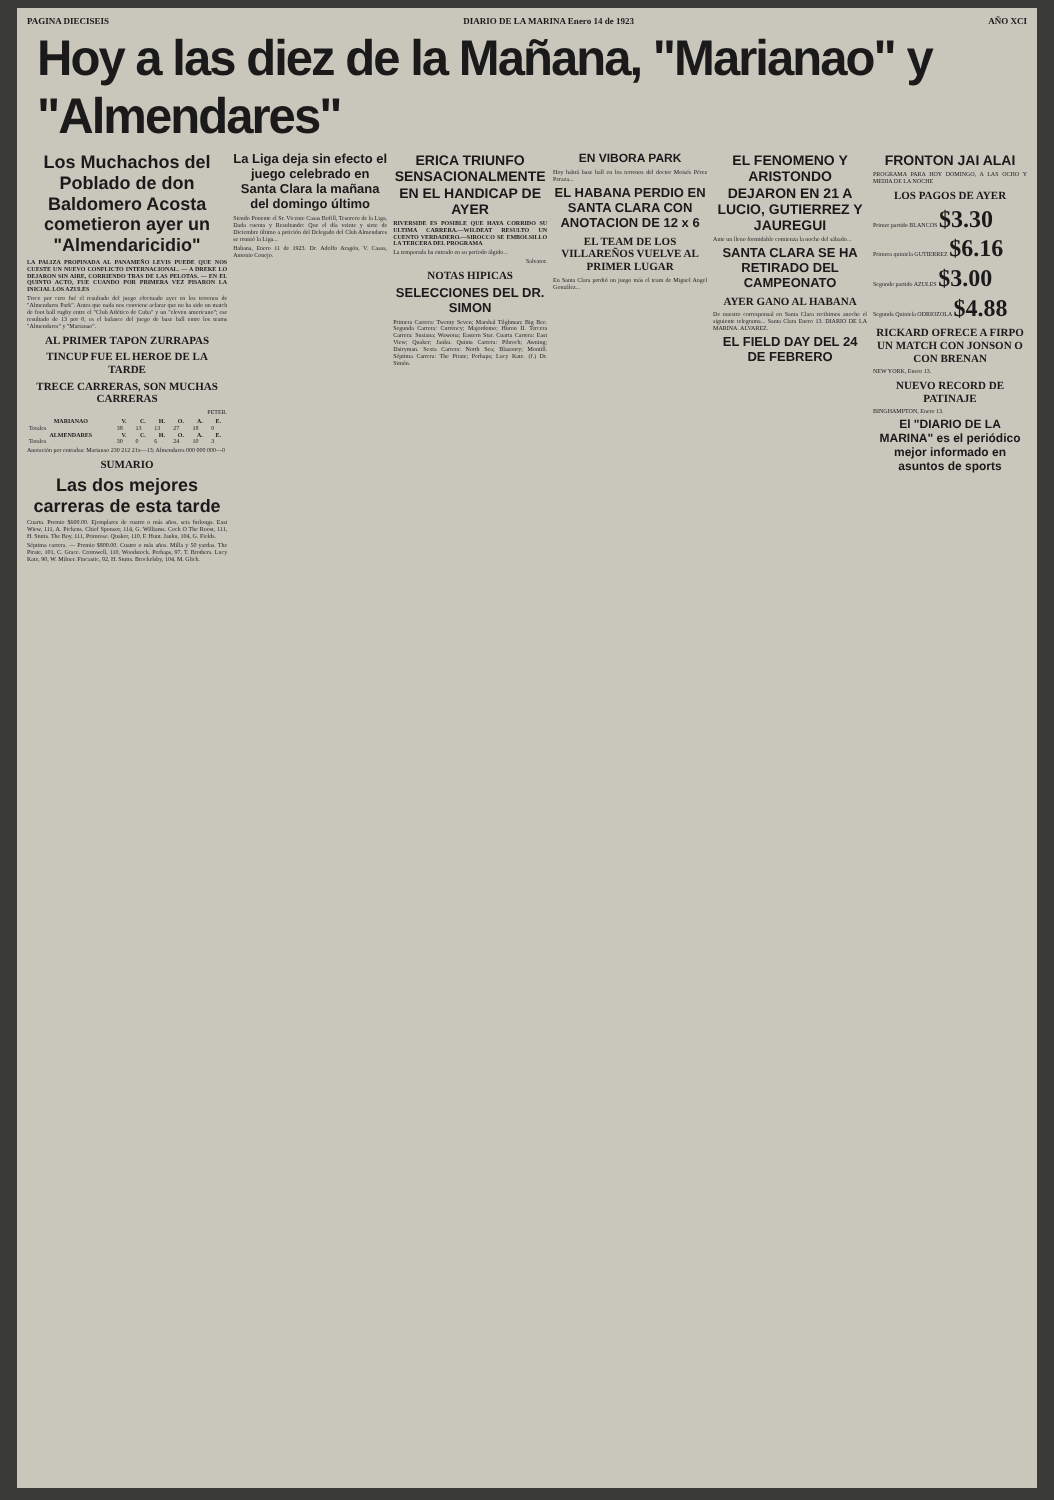PAGINA DIECISEIS DIARIO DE LA MARINA Enero 14 de 1923 AÑO XCI
Hoy a las diez de la Mañana, "Marianao" y "Almendares"
Los Muchachos del Poblado de don Baldomero Acosta cometieron ayer un "Almendaricidio"
LA PALIZA PROPINADA AL PANAMEÑO LEVIS PUEDE QUE NOS CUESTE UN NUEVO CONFLICTO INTERNACIONAL. — A DREKE LO DEJARON SIN AIRE, CORRIENDO TRAS DE LAS PELOTAS. — EN EL QUINTO ACTO, FUE CUANDO POR PRIMERA VEZ PISARON LA INICIAL LOS AZULES
Trece por cero fué el resultado del juego efectuado ayer en los terrenos de "Almendares Park". Antes que nada nos conviene aclarar que no ha sido un match de foot ball rugby entre el "Club Atlético de Cuba" y un "eleven americano"; ese resultado de 13 por 0, es el balance del juego de base ball entre los teams "Almendares" y "Marianao".
AL PRIMER TAPON ZURRAPAS
TINCUP FUE EL HEROE DE LA TARDE
TRECE CARRERAS, SON MUCHAS CARRERAS
PETER.
| MARIANAO | V. | C. | H. | O. | A. | E. |
| --- | --- | --- | --- | --- | --- | --- |
| Totales | 38 | 13 | 13 | 27 | 18 | 0 |
| ALMENDARES | V. | C. | H. | O. | A. | E. |
| Totales | 30 | 0 | 6 | 24 | 10 | 3 |
Anotación por entradas: Marianao 230 212 21x—13; Almendares 000 000 000—0
SUMARIO
Las dos mejores carreras de esta tarde
Cuarta. Premio $600.00. Ejemplares de cuatro o más años, seis furlongs. East Wiew, 111, A. Pickens. Chief Sponsor, 114, G. Williams. Cock O The Roost, 111, H. Stutts. The Boy, 111, Primrose. Quaker, 110, F. Hunt. Janku, 104, G. Fields.
Séptima carrera. — Premio $800.00. Cuatro o más años. Milla y 50 yardas. The Pirate, 101, C. Grace. Cromwell, 110, Woodstock. Perhaps, 97, T. Brothers. Lucy Kate, 90, W. Milner. Fincastic, 92, H. Stutts. Brockelsby, 104, M. Glick.
La Liga deja sin efecto el juego celebrado en Santa Clara la mañana del domingo último
Siendo Ponente el Sr. Vicente Casas Bofill, Tesorero de la Liga, Dada cuenta y Resultando: Que el día veinte y siete de Diciembre último a petición del Delegado del Club Almendares se reunió la Liga...
Habana, Enero 11 de 1923. Dr. Adolfo Aragón, V. Casas, Antonio Conejo.
ERICA TRIUNFO SENSACIONALMENTE EN EL HANDICAP DE AYER
RIVERSIDE ES POSIBLE QUE HAYA CORRIDO SU ULTIMA CARRERA.—WILDEAT RESULTO UN CUENTO VERDADERO.—SIROCCO SE EMBOLSILLO LA TERCERA DEL PROGRAMA
La temporada ha entrado en su período álgido...
Salvator.
NOTAS HIPICAS
SELECCIONES DEL DR. SIMON
Primera Carrera: Twenty Seven; Marshal Tilghman; Big Bee. Segunda Carrera: Currency; Majordomo; Huron II. Tercera Carrera: Susiana; Wawona; Eastern Star. Cuarta Carrera: East View; Quaker; Janku. Quinta Carrera: Pibroch; Awning; Dairyman. Sexta Carrera: North Sea; Blazonry; Montill. Séptima Carrera: The Pirate; Perhaps; Lucy Kate. (f.) Dr. Simón.
EN VIBORA PARK
Hoy habrá base ball en los terrenos del doctor Moisés Pérez Peraza...
EL HABANA PERDIO EN SANTA CLARA CON ANOTACION DE 12 x 6
EL TEAM DE LOS VILLAREÑOS VUELVE AL PRIMER LUGAR
En Santa Clara perdió un juego más el team de Miguel Angel González...
EL FENOMENO Y ARISTONDO DEJARON EN 21 A LUCIO, GUTIERREZ Y JAUREGUI
Ante un lleno formidable comienza la noche del sábado...
SANTA CLARA SE HA RETIRADO DEL CAMPEONATO
AYER GANO AL HABANA
De nuestro corresponsal en Santa Clara recibimos anoche el siguiente telegrama... Santa Clara Enero 13. DIARIO DE LA MARINA. ALVAREZ.
EL FIELD DAY DEL 24 DE FEBRERO
FRONTON JAI ALAI
PROGRAMA PARA HOY DOMINGO, A LAS OCHO Y MEDIA DE LA NOCHE
LOS PAGOS DE AYER
Primer partido BLANCOS $3.30
Primera quiniela GUTIERREZ $6.16
Segundo partido AZULES $3.00
Segunda Quiniela ODRIOZOLA $4.88
RICKARD OFRECE A FIRPO UN MATCH CON JONSON O CON BRENAN
NEW YORK, Enero 13.
NUEVO RECORD DE PATINAJE
BINGHAMPTON, Enero 13.
El "DIARIO DE LA MARINA" es el periódico mejor informado en asuntos de sports